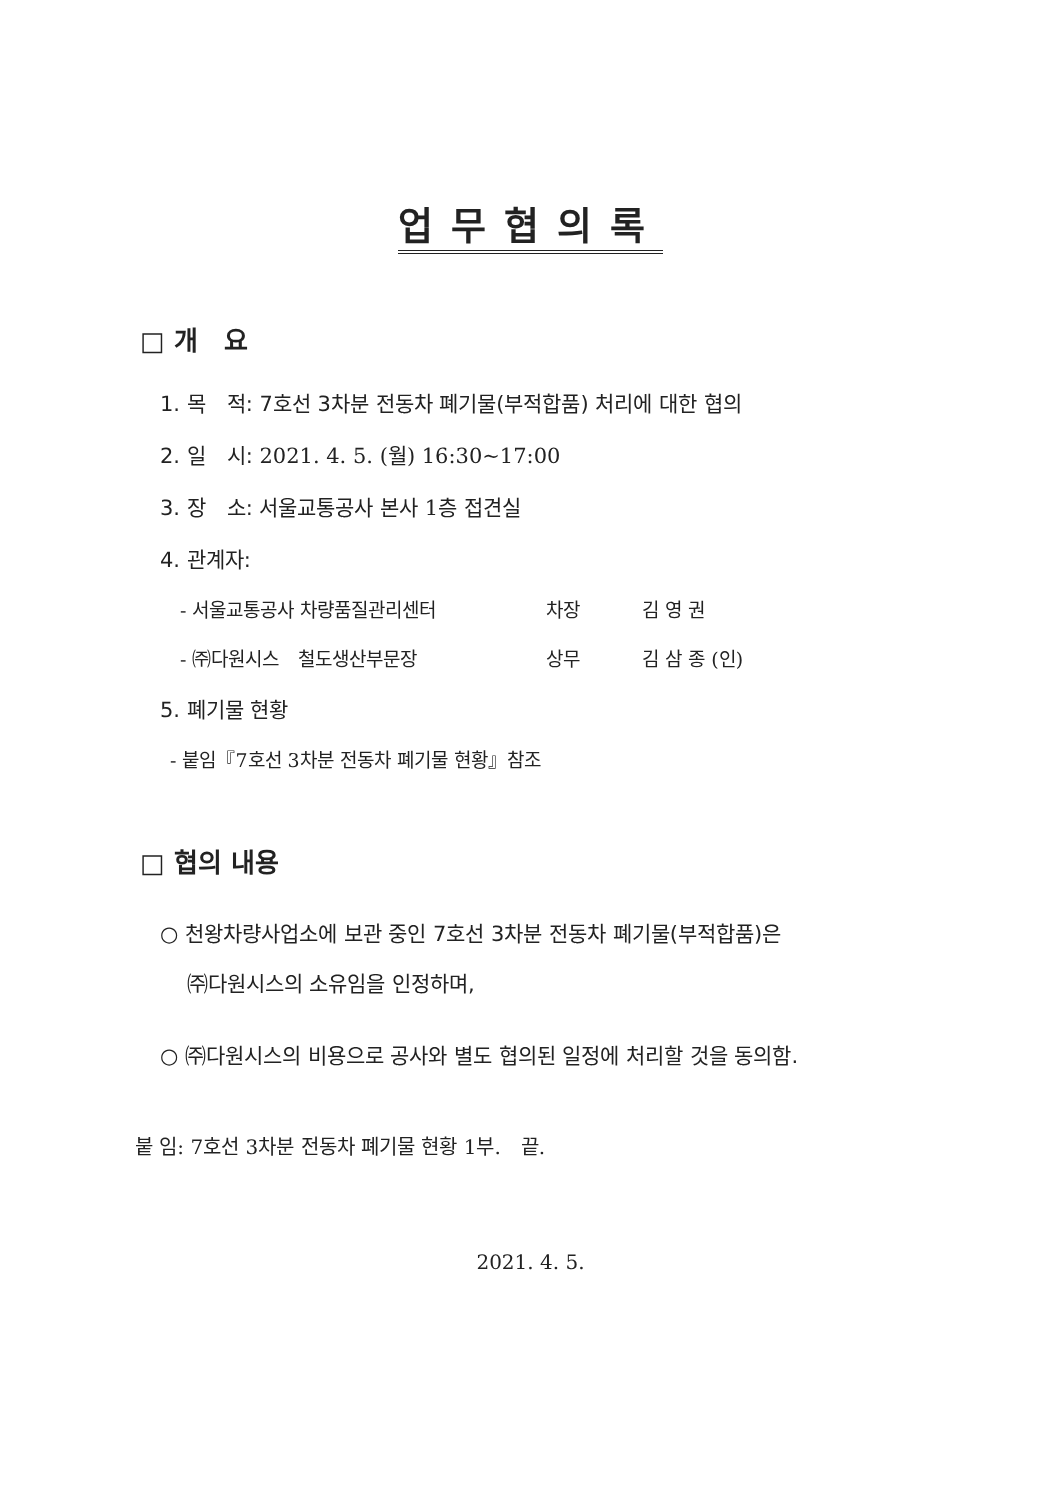업무협의록
□ 개　요
1. 목　적: 7호선 3차분 전동차 폐기물(부적합품) 처리에 대한 협의
2. 일　시: 2021. 4. 5. (월) 16:30~17:00
3. 장　소: 서울교통공사 본사 1층 접견실
4. 관계자:
- 서울교통공사 차량품질관리센터 차장 김 영 권
- ㈜다원시스　철도생산부문장 상무 김 삼 종 (인)
5. 폐기물 현황
- 붙임『7호선 3차분 전동차 폐기물 현황』참조
□ 협의 내용
○ 천왕차량사업소에 보관 중인 7호선 3차분 전동차 폐기물(부적합품)은
㈜다원시스의 소유임을 인정하며,
○ ㈜다원시스의 비용으로 공사와 별도 협의된 일정에 처리할 것을 동의함.
붙 임: 7호선 3차분 전동차 폐기물 현황 1부.　끝.
2021. 4. 5.